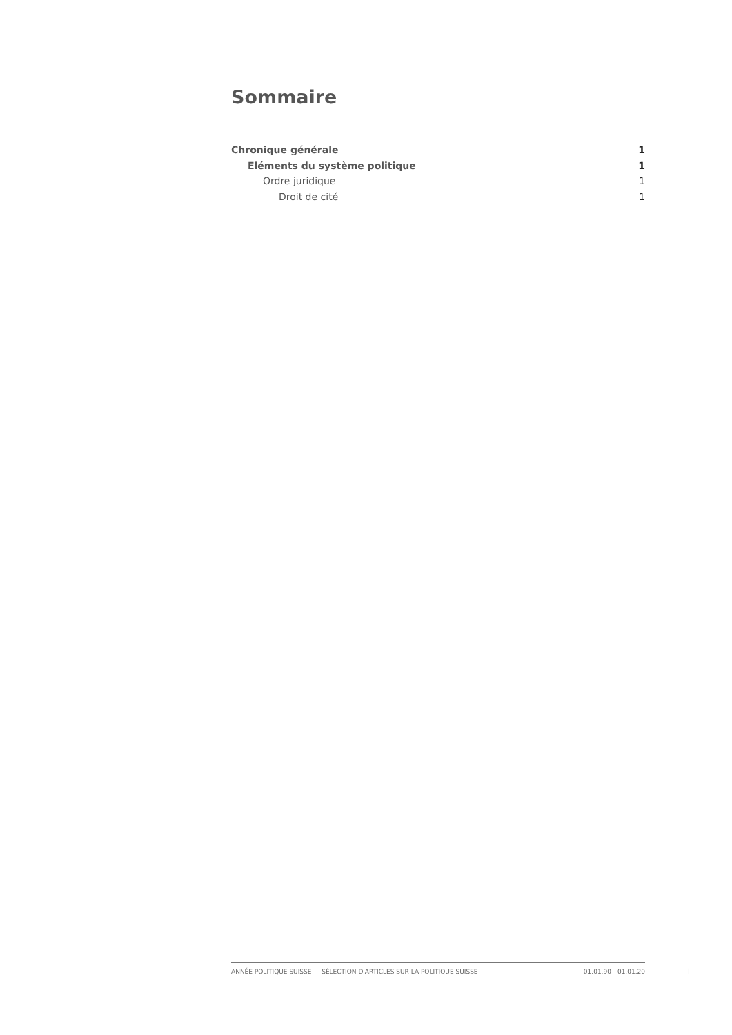Sommaire
Chronique générale 1
Eléments du système politique 1
Ordre juridique 1
Droit de cité 1
ANNÉE POLITIQUE SUISSE — SÉLECTION D'ARTICLES SUR LA POLITIQUE SUISSE 01.01.90 - 01.01.20
I